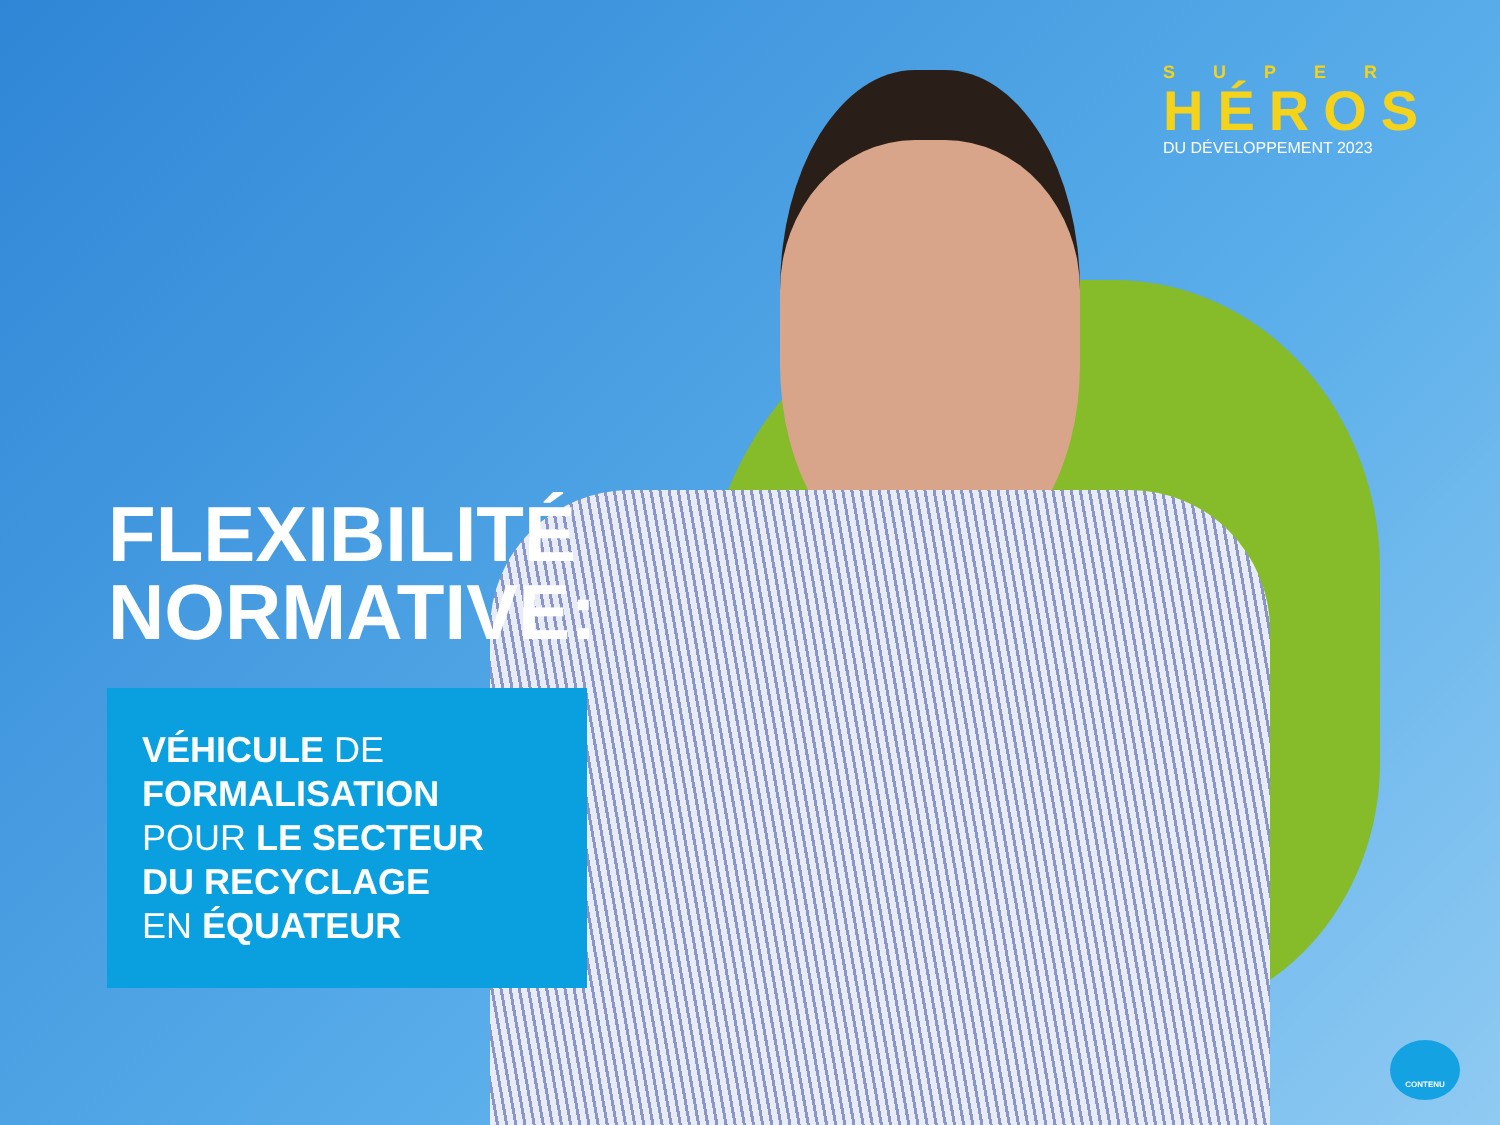SUPER
HÉROS
DU DÉVELOPPEMENT 2023
FLEXIBILITÉ
NORMATIVE:
VÉHICULE DE
FORMALISATION
POUR LE SECTEUR
DU RECYCLAGE
EN ÉQUATEUR
CONTENU